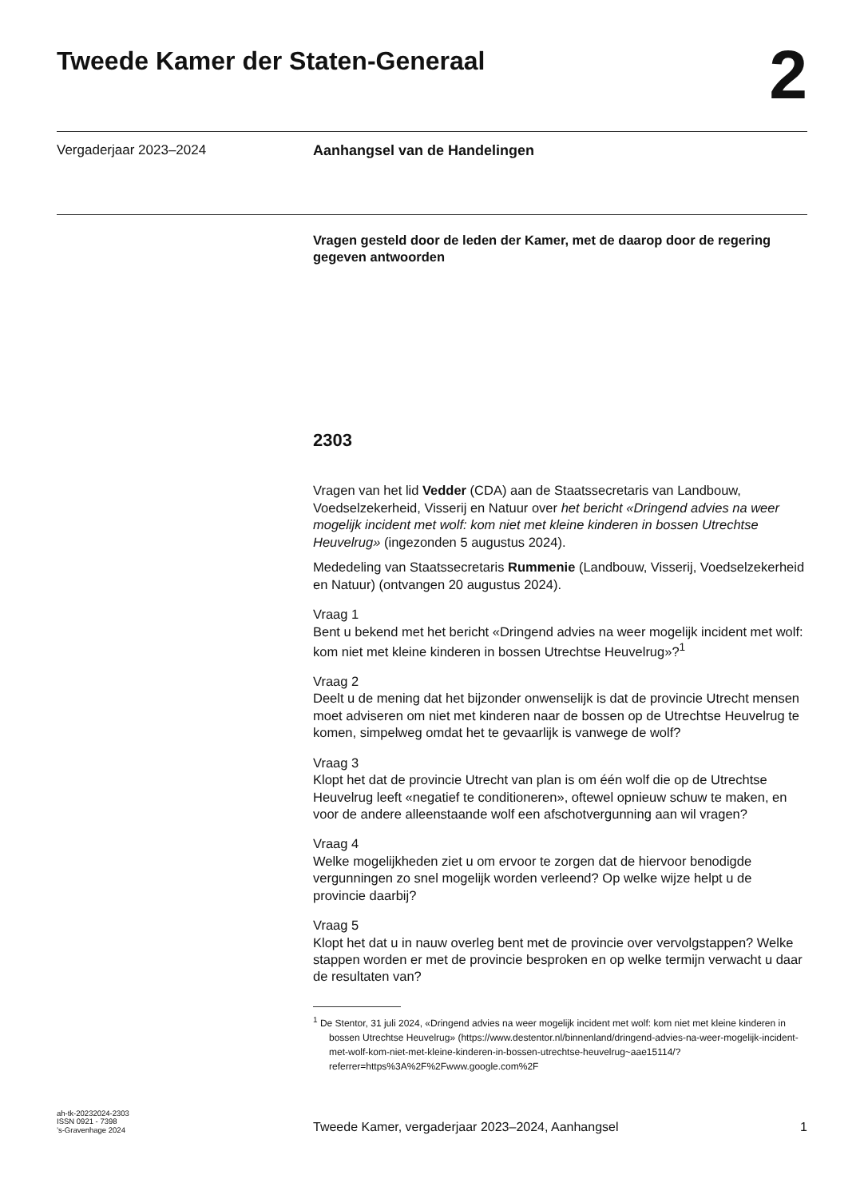Tweede Kamer der Staten-Generaal
2
Vergaderjaar 2023–2024 Aanhangsel van de Handelingen
Vragen gesteld door de leden der Kamer, met de daarop door de regering gegeven antwoorden
2303
Vragen van het lid Vedder (CDA) aan de Staatssecretaris van Landbouw, Voedselzekerheid, Visserij en Natuur over het bericht «Dringend advies na weer mogelijk incident met wolf: kom niet met kleine kinderen in bossen Utrechtse Heuvelrug» (ingezonden 5 augustus 2024).
Mededeling van Staatssecretaris Rummenie (Landbouw, Visserij, Voedselzekerheid en Natuur) (ontvangen 20 augustus 2024).
Vraag 1
Bent u bekend met het bericht «Dringend advies na weer mogelijk incident met wolf: kom niet met kleine kinderen in bossen Utrechtse Heuvelrug»?<sup>1</sup>
Vraag 2
Deelt u de mening dat het bijzonder onwenselijk is dat de provincie Utrecht mensen moet adviseren om niet met kinderen naar de bossen op de Utrechtse Heuvelrug te komen, simpelweg omdat het te gevaarlijk is vanwege de wolf?
Vraag 3
Klopt het dat de provincie Utrecht van plan is om één wolf die op de Utrechtse Heuvelrug leeft «negatief te conditioneren», oftewel opnieuw schuw te maken, en voor de andere alleenstaande wolf een afschotvergunning aan wil vragen?
Vraag 4
Welke mogelijkheden ziet u om ervoor te zorgen dat de hiervoor benodigde vergunningen zo snel mogelijk worden verleend? Op welke wijze helpt u de provincie daarbij?
Vraag 5
Klopt het dat u in nauw overleg bent met de provincie over vervolgstappen? Welke stappen worden er met de provincie besproken en op welke termijn verwacht u daar de resultaten van?
<sup>1</sup> De Stentor, 31 juli 2024, «Dringend advies na weer mogelijk incident met wolf: kom niet met kleine kinderen in bossen Utrechtse Heuvelrug» (https://www.destentor.nl/binnenland/dringend-advies-na-weer-mogelijk-incident-met-wolf-kom-niet-met-kleine-kinderen-in-bossen-utrechtse-heuvelrug~aae15114/?referrer=https%3A%2F%2Fwww.google.com%2F
ah-tk-20232024-2303
ISSN 0921 - 7398
’s-Gravenhage 2024
Tweede Kamer, vergaderjaar 2023–2024, Aanhangsel
1